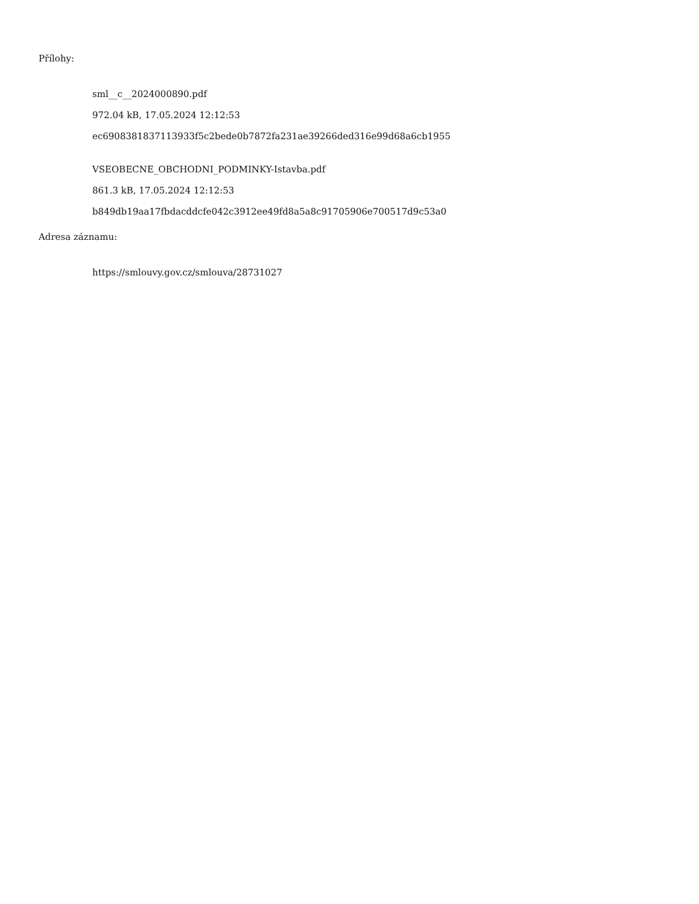Přílohy:
sml__c__2024000890.pdf
972.04 kB, 17.05.2024 12:12:53
ec6908381837113933f5c2bede0b7872fa231ae39266ded316e99d68a6cb1955
VSEOBECNE_OBCHODNI_PODMINKY-Istavba.pdf
861.3 kB, 17.05.2024 12:12:53
b849db19aa17fbdacddcfe042c3912ee49fd8a5a8c91705906e700517d9c53a0
Adresa záznamu:
https://smlouvy.gov.cz/smlouva/28731027